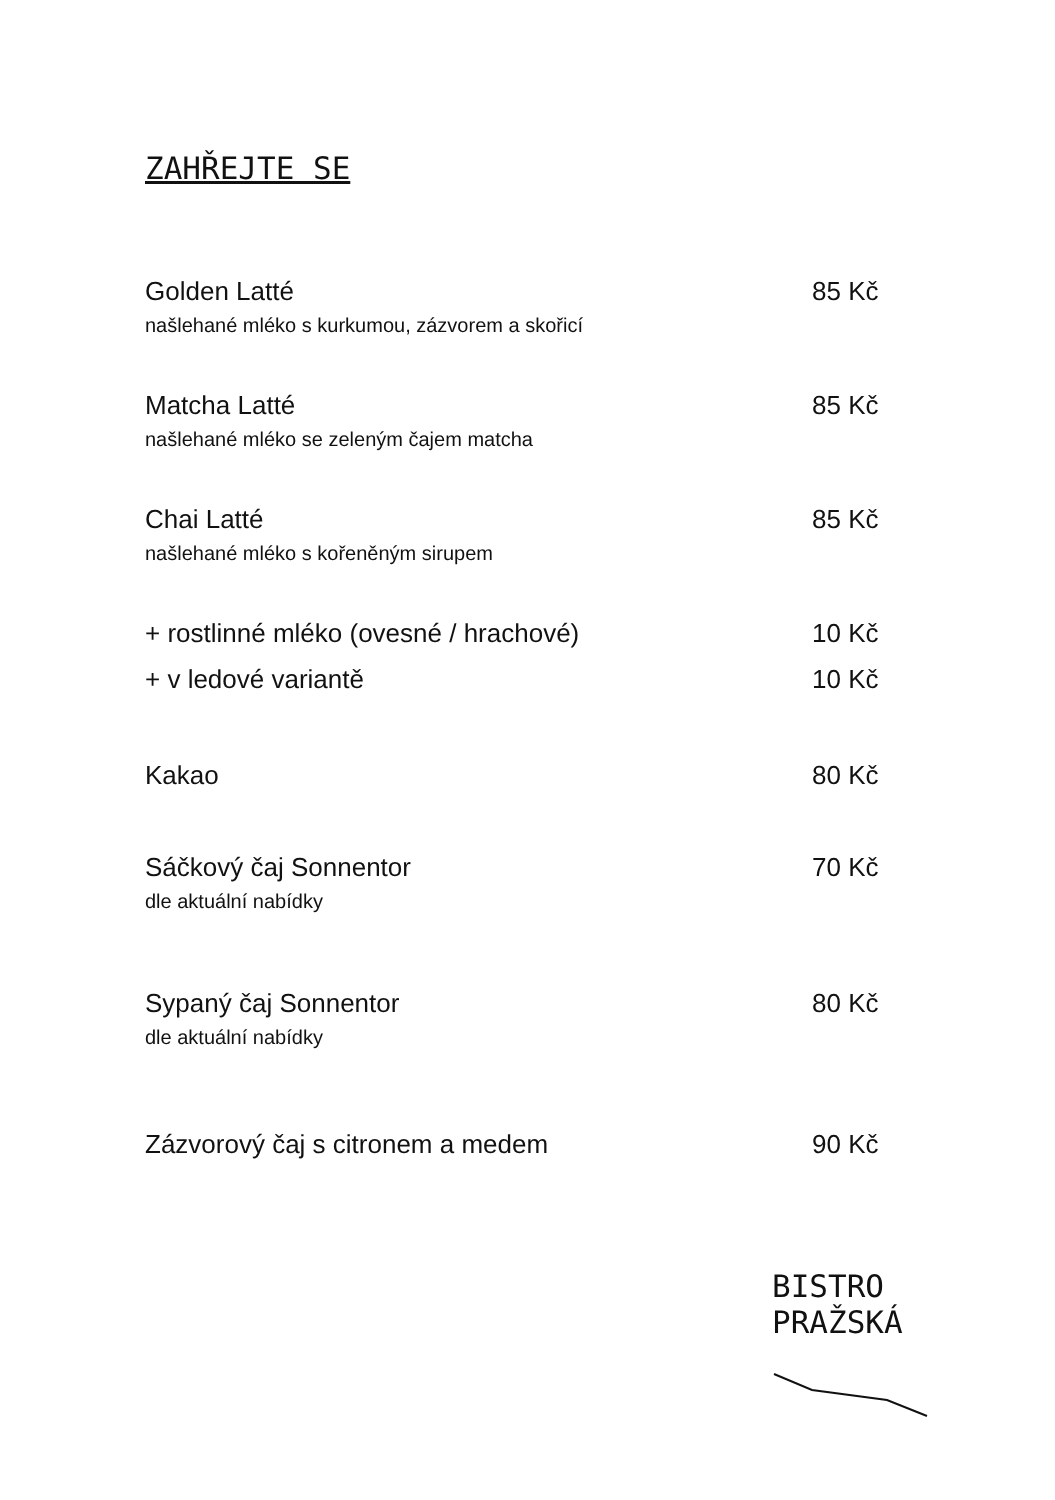ZAHŘEJTE SE
Golden Latté 85 Kč
našlehané mléko s kurkumou, zázvorem a skořicí
Matcha Latté 85 Kč
našlehané mléko se zeleným čajem matcha
Chai Latté 85 Kč
našlehané mléko s kořeněným sirupem
+ rostlinné mléko (ovesné / hrachové) 10 Kč
+ v ledové variantě 10 Kč
Kakao 80 Kč
Sáčkový čaj Sonnentor 70 Kč
dle aktuální nabídky
Sypaný čaj Sonnentor 80 Kč
dle aktuální nabídky
Zázvorový čaj s citronem a medem 90 Kč
BISTRO
PRAŽSKÁ